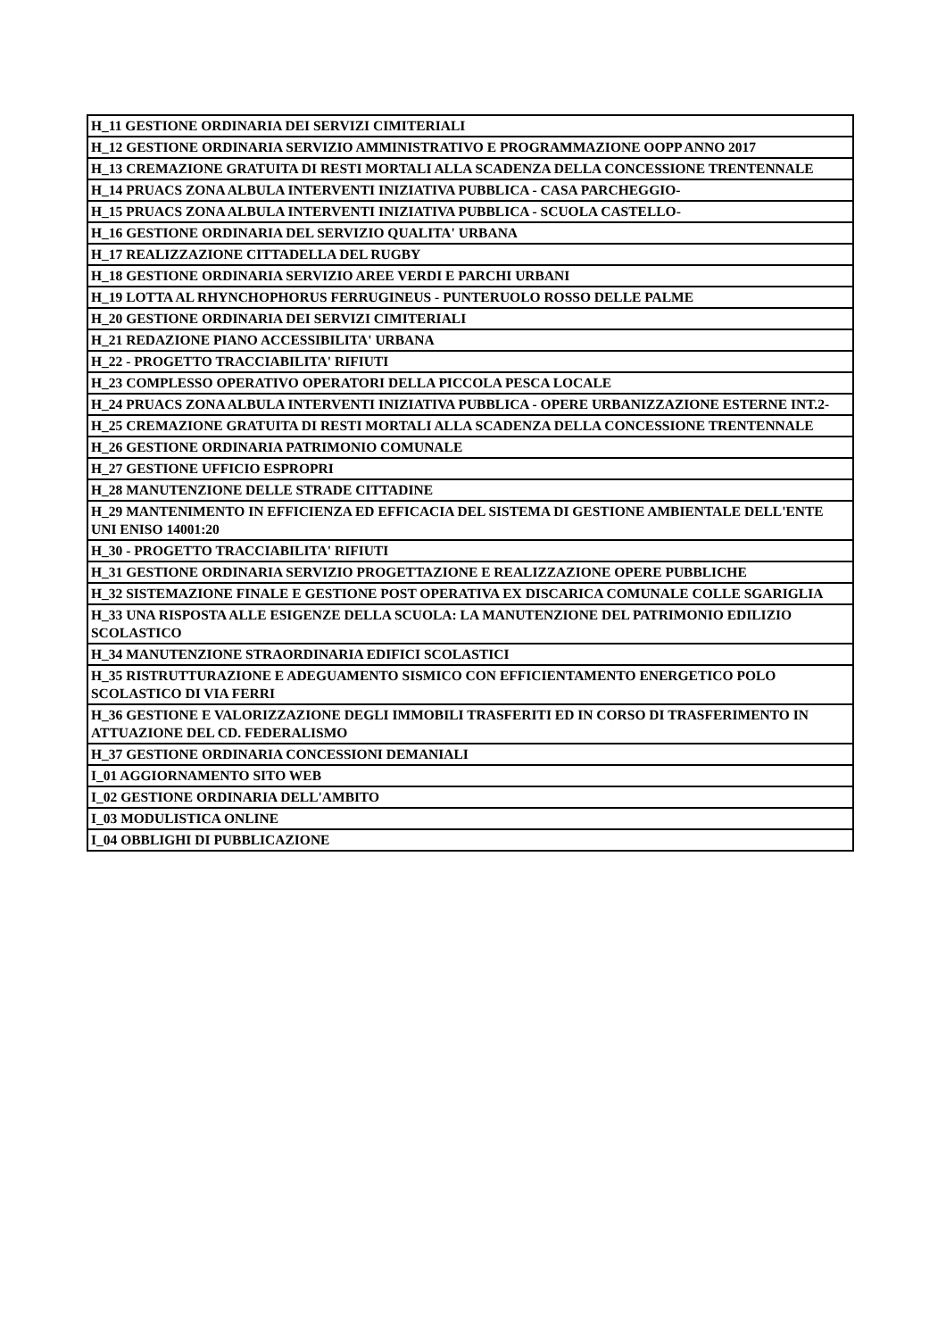| H_11 GESTIONE ORDINARIA DEI SERVIZI CIMITERIALI |
| H_12 GESTIONE ORDINARIA SERVIZIO AMMINISTRATIVO E PROGRAMMAZIONE OOPP ANNO 2017 |
| H_13 CREMAZIONE GRATUITA DI RESTI MORTALI ALLA SCADENZA DELLA CONCESSIONE TRENTENNALE |
| H_14 PRUACS ZONA ALBULA INTERVENTI INIZIATIVA PUBBLICA - CASA PARCHEGGIO- |
| H_15 PRUACS ZONA ALBULA INTERVENTI INIZIATIVA PUBBLICA - SCUOLA CASTELLO- |
| H_16 GESTIONE ORDINARIA DEL SERVIZIO QUALITA' URBANA |
| H_17 REALIZZAZIONE CITTADELLA DEL RUGBY |
| H_18 GESTIONE ORDINARIA SERVIZIO AREE VERDI E PARCHI URBANI |
| H_19 LOTTA AL RHYNCHOPHORUS FERRUGINEUS - PUNTERUOLO ROSSO DELLE PALME |
| H_20 GESTIONE ORDINARIA DEI SERVIZI CIMITERIALI |
| H_21 REDAZIONE PIANO ACCESSIBILITA' URBANA |
| H_22 - PROGETTO TRACCIABILITA' RIFIUTI |
| H_23 COMPLESSO OPERATIVO OPERATORI DELLA PICCOLA PESCA LOCALE |
| H_24 PRUACS ZONA ALBULA INTERVENTI INIZIATIVA PUBBLICA - OPERE URBANIZZAZIONE ESTERNE INT.2- |
| H_25 CREMAZIONE GRATUITA DI RESTI MORTALI ALLA SCADENZA DELLA CONCESSIONE TRENTENNALE |
| H_26 GESTIONE ORDINARIA PATRIMONIO COMUNALE |
| H_27 GESTIONE UFFICIO ESPROPRI |
| H_28 MANUTENZIONE DELLE STRADE CITTADINE |
| H_29 MANTENIMENTO IN EFFICIENZA ED EFFICACIA DEL SISTEMA DI GESTIONE AMBIENTALE DELL'ENTE UNI ENISO 14001:20 |
| H_30 - PROGETTO TRACCIABILITA' RIFIUTI |
| H_31 GESTIONE ORDINARIA SERVIZIO PROGETTAZIONE E REALIZZAZIONE OPERE PUBBLICHE |
| H_32 SISTEMAZIONE FINALE E GESTIONE POST OPERATIVA EX DISCARICA COMUNALE COLLE SGARIGLIA |
| H_33 UNA RISPOSTA ALLE ESIGENZE DELLA SCUOLA: LA MANUTENZIONE DEL PATRIMONIO EDILIZIO SCOLASTICO |
| H_34 MANUTENZIONE STRAORDINARIA EDIFICI SCOLASTICI |
| H_35 RISTRUTTURAZIONE E ADEGUAMENTO SISMICO CON EFFICIENTAMENTO ENERGETICO POLO SCOLASTICO DI VIA FERRI |
| H_36 GESTIONE E VALORIZZAZIONE DEGLI IMMOBILI TRASFERITI ED IN CORSO DI TRASFERIMENTO IN ATTUAZIONE DEL CD. FEDERALISMO |
| H_37 GESTIONE ORDINARIA CONCESSIONI DEMANIALI |
| I_01 AGGIORNAMENTO SITO WEB |
| I_02 GESTIONE ORDINARIA DELL'AMBITO |
| I_03 MODULISTICA ONLINE |
| I_04 OBBLIGHI DI PUBBLICAZIONE |